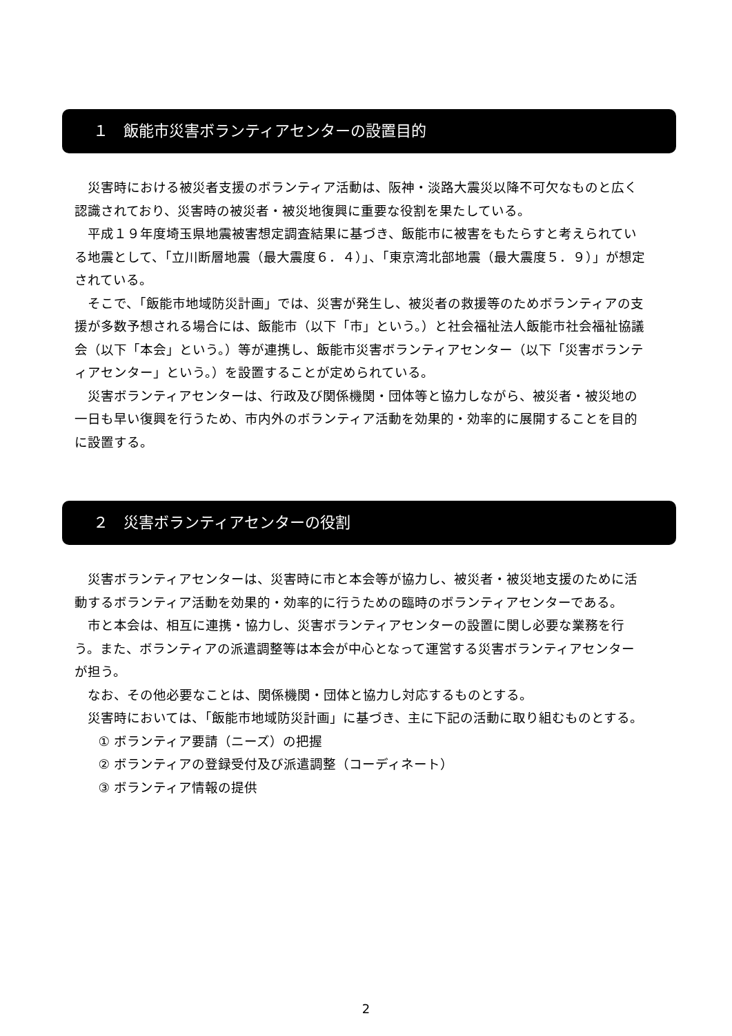１　飯能市災害ボランティアセンターの設置目的
災害時における被災者支援のボランティア活動は、阪神・淡路大震災以降不可欠なものと広く認識されており、災害時の被災者・被災地復興に重要な役割を果たしている。
平成１９年度埼玉県地震被害想定調査結果に基づき、飯能市に被害をもたらすと考えられている地震として、「立川断層地震（最大震度６．４）」、「東京湾北部地震（最大震度５．９）」が想定されている。
そこで、「飯能市地域防災計画」では、災害が発生し、被災者の救援等のためボランティアの支援が多数予想される場合には、飯能市（以下「市」という。）と社会福祉法人飯能市社会福祉協議会（以下「本会」という。）等が連携し、飯能市災害ボランティアセンター（以下「災害ボランティアセンター」という。）を設置することが定められている。
災害ボランティアセンターは、行政及び関係機関・団体等と協力しながら、被災者・被災地の一日も早い復興を行うため、市内外のボランティア活動を効果的・効率的に展開することを目的に設置する。
２　災害ボランティアセンターの役割
災害ボランティアセンターは、災害時に市と本会等が協力し、被災者・被災地支援のために活動するボランティア活動を効果的・効率的に行うための臨時のボランティアセンターである。
市と本会は、相互に連携・協力し、災害ボランティアセンターの設置に関し必要な業務を行う。また、ボランティアの派遣調整等は本会が中心となって運営する災害ボランティアセンターが担う。
なお、その他必要なことは、関係機関・団体と協力し対応するものとする。
災害時においては、「飯能市地域防災計画」に基づき、主に下記の活動に取り組むものとする。
① ボランティア要請（ニーズ）の把握
② ボランティアの登録受付及び派遣調整（コーディネート）
③ ボランティア情報の提供
2